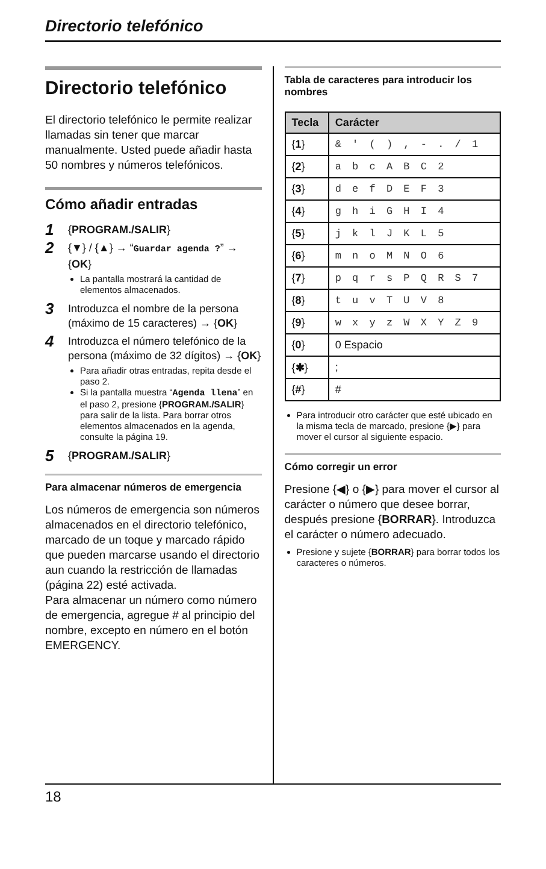Directorio telefónico
Directorio telefónico
El directorio telefónico le permite realizar llamadas sin tener que marcar manualmente. Usted puede añadir hasta 50 nombres y números telefónicos.
Cómo añadir entradas
1
{PROGRAM./SALIR}
2
{▼} / {▲} → “Guardar agenda ?” → {OK}
La pantalla mostrará la cantidad de elementos almacenados.
3
Introduzca el nombre de la persona (máximo de 15 caracteres) → {OK}
4
Introduzca el número telefónico de la persona (máximo de 32 dígitos) → {OK}
Para añadir otras entradas, repita desde el paso 2.
Si la pantalla muestra “Agenda llena” en el paso 2, presione {PROGRAM./SALIR} para salir de la lista. Para borrar otros elementos almacenados en la agenda, consulte la página 19.
5
{PROGRAM./SALIR}
Para almacenar números de emergencia
Los números de emergencia son números almacenados en el directorio telefónico, marcado de un toque y marcado rápido que pueden marcarse usando el directorio aun cuando la restricción de llamadas (página 22) esté activada.
Para almacenar un número como número de emergencia, agregue # al principio del nombre, excepto en número en el botón EMERGENCY.
Tabla de caracteres para introducir los nombres
| Tecla | Carácter |
| --- | --- |
| { 1 } | & ' ( ) , - . / 1 |
| { 2 } | a b c A B C 2 |
| { 3 } | d e f D E F 3 |
| { 4 } | g h i G H I 4 |
| { 5 } | j k l J K L 5 |
| { 6 } | m n o M N O 6 |
| { 7 } | p q r s P Q R S 7 |
| { 8 } | t u v T U V 8 |
| { 9 } | w x y z W X Y Z 9 |
| { 0 } | 0 Espacio |
| { ✱ } | ; |
| { # } | # |
Para introducir otro carácter que esté ubicado en la misma tecla de marcado, presione {▶} para mover el cursor al siguiente espacio.
Cómo corregir un error
Presione {◀} o {▶} para mover el cursor al carácter o número que desee borrar, después presione {BORRAR}. Introduzca el carácter o número adecuado.
Presione y sujete {BORRAR} para borrar todos los caracteres o números.
18